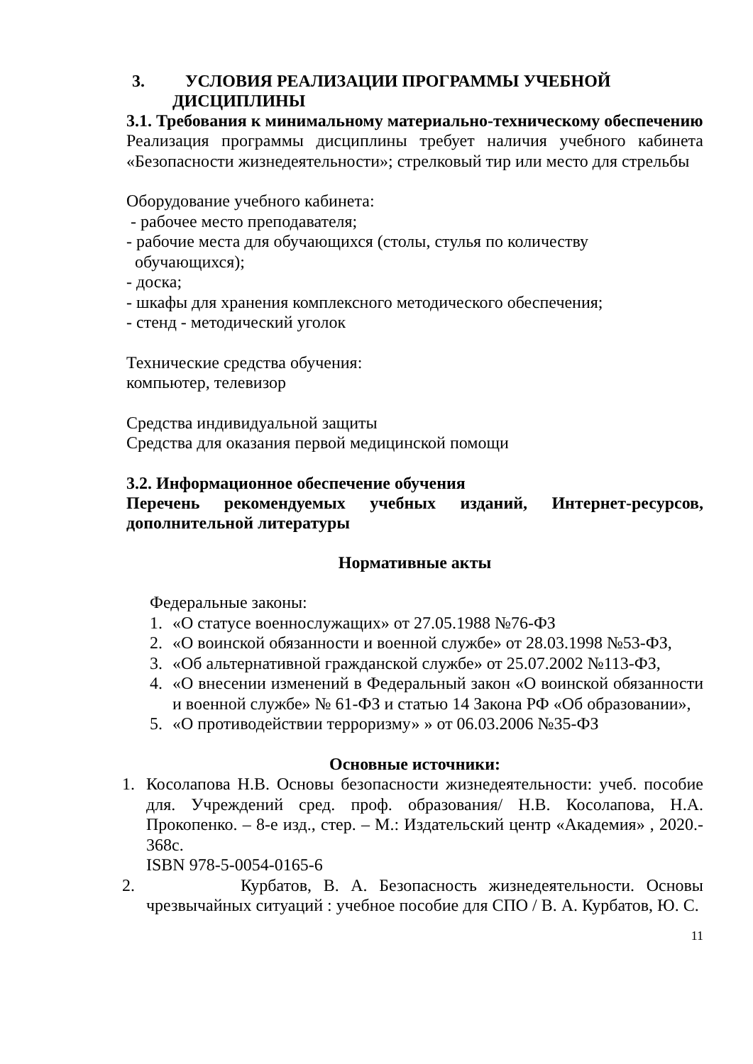3. УСЛОВИЯ РЕАЛИЗАЦИИ ПРОГРАММЫ УЧЕБНОЙ
ДИСЦИПЛИНЫ
3.1. Требования к минимальному материально-техническому обеспечению
Реализация программы дисциплины требует наличия учебного кабинета «Безопасности жизнедеятельности»; стрелковый тир или место для стрельбы
Оборудование учебного кабинета:
- рабочее место преподавателя;
- рабочие места для обучающихся (столы, стулья по количеству
обучающихся);
- доска;
- шкафы для хранения комплексного методического обеспечения;
- стенд - методический уголок
Технические средства обучения:
компьютер, телевизор
Средства индивидуальной защиты
Средства для оказания первой медицинской помощи
3.2. Информационное обеспечение обучения
Перечень рекомендуемых учебных изданий, Интернет-ресурсов, дополнительной литературы
Нормативные акты
Федеральные законы:
1. «О статусе военнослужащих» от 27.05.1988 №76-ФЗ
2. «О воинской обязанности и военной службе» от 28.03.1998 №53-ФЗ,
3. «Об альтернативной гражданской службе» от 25.07.2002 №113-ФЗ,
4. «О внесении изменений в Федеральный закон «О воинской обязанности и военной службе» № 61-ФЗ и статью 14 Закона РФ «Об образовании»,
5. «О противодействии терроризму» » от 06.03.2006 №35-ФЗ
Основные источники:
1. Косолапова Н.В. Основы безопасности жизнедеятельности: учеб. пособие для. Учреждений сред. проф. образования/ Н.В. Косолапова, Н.А. Прокопенко. – 8-е изд., стер. – М.: Издательский центр «Академия» , 2020.- 368с.
ISBN 978-5-0054-0165-6
2. Курбатов, В. А. Безопасность жизнедеятельности. Основы чрезвычайных ситуаций : учебное пособие для СПО / В. А. Курбатов, Ю. С.
11